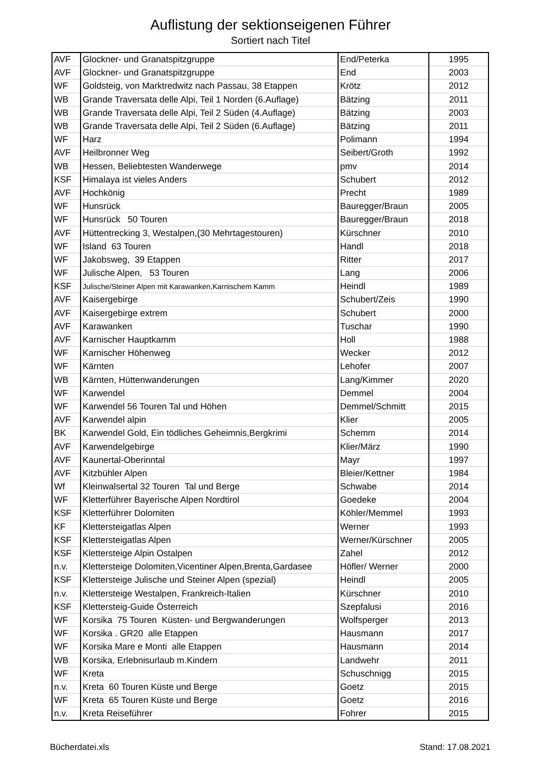Auflistung der sektionseigenen Führer
Sortiert nach Titel
| AVF | Glockner- und Granatspitzgruppe | End/Peterka | 1995 |
| AVF | Glockner- und Granatspitzgruppe | End | 2003 |
| WF | Goldsteig, von Marktredwitz nach Passau, 38 Etappen | Krötz | 2012 |
| WB | Grande Traversata delle Alpi, Teil 1 Norden (6.Auflage) | Bätzing | 2011 |
| WB | Grande Traversata delle Alpi, Teil 2 Süden (4.Auflage) | Bätzing | 2003 |
| WB | Grande Traversata delle Alpi, Teil 2 Süden (6.Auflage) | Bätzing | 2011 |
| WF | Harz | Polimann | 1994 |
| AVF | Heilbronner Weg | Seibert/Groth | 1992 |
| WB | Hessen, Beliebtesten Wanderwege | pmv | 2014 |
| KSF | Himalaya ist vieles Anders | Schubert | 2012 |
| AVF | Hochkönig | Precht | 1989 |
| WF | Hunsrück | Bauregger/Braun | 2005 |
| WF | Hunsrück 50 Touren | Bauregger/Braun | 2018 |
| AVF | Hüttentrecking 3, Westalpen,(30 Mehrtagestouren) | Kürschner | 2010 |
| WF | Island 63 Touren | Handl | 2018 |
| WF | Jakobsweg, 39 Etappen | Ritter | 2017 |
| WF | Julische Alpen, 53 Touren | Lang | 2006 |
| KSF | Julische/Steiner Alpen mit Karawanken,Karnischem Kamm | Heindl | 1989 |
| AVF | Kaisergebirge | Schubert/Zeis | 1990 |
| AVF | Kaisergebirge extrem | Schubert | 2000 |
| AVF | Karawanken | Tuschar | 1990 |
| AVF | Karnischer Hauptkamm | Holl | 1988 |
| WF | Karnischer Höhenweg | Wecker | 2012 |
| WF | Kärnten | Lehofer | 2007 |
| WB | Kärnten, Hüttenwanderungen | Lang/Kimmer | 2020 |
| WF | Karwendel | Demmel | 2004 |
| WF | Karwendel 56 Touren Tal und Höhen | Demmel/Schmitt | 2015 |
| AVF | Karwendel alpin | Klier | 2005 |
| BK | Karwendel Gold, Ein tödliches Geheimnis,Bergkrimi | Schemm | 2014 |
| AVF | Karwendelgebirge | Klier/März | 1990 |
| AVF | Kaunertal-Oberinntal | Mayr | 1997 |
| AVF | Kitzbühler Alpen | Bleier/Kettner | 1984 |
| Wf | Kleinwalsertal 32 Touren Tal und Berge | Schwabe | 2014 |
| WF | Kletterführer Bayerische Alpen Nordtirol | Goedeke | 2004 |
| KSF | Kletterführer Dolomiten | Köhler/Memmel | 1993 |
| KF | Klettersteigatlas Alpen | Werner | 1993 |
| KSF | Klettersteigatlas Alpen | Werner/Kürschner | 2005 |
| KSF | Klettersteige Alpin Ostalpen | Zahel | 2012 |
| n.v. | Klettersteige Dolomiten,Vicentiner Alpen,Brenta,Gardasee | Höfler/ Werner | 2000 |
| KSF | Klettersteige Julische und Steiner Alpen (spezial) | Heindl | 2005 |
| n.v. | Klettersteige Westalpen, Frankreich-Italien | Kürschner | 2010 |
| KSF | Klettersteig-Guide Österreich | Szepfalusi | 2016 |
| WF | Korsika 75 Touren Küsten- und Bergwanderungen | Wolfsperger | 2013 |
| WF | Korsika . GR20 alle Etappen | Hausmann | 2017 |
| WF | Korsika Mare e Monti alle Etappen | Hausmann | 2014 |
| WB | Korsika, Erlebnisurlaub m.Kindern | Landwehr | 2011 |
| WF | Kreta | Schuschnigg | 2015 |
| n.v. | Kreta 60 Touren Küste und Berge | Goetz | 2015 |
| WF | Kreta 65 Touren Küste und Berge | Goetz | 2016 |
| n.v. | Kreta Reiseführer | Fohrer | 2015 |
Bücherdatei.xls Stand: 17.08.2021